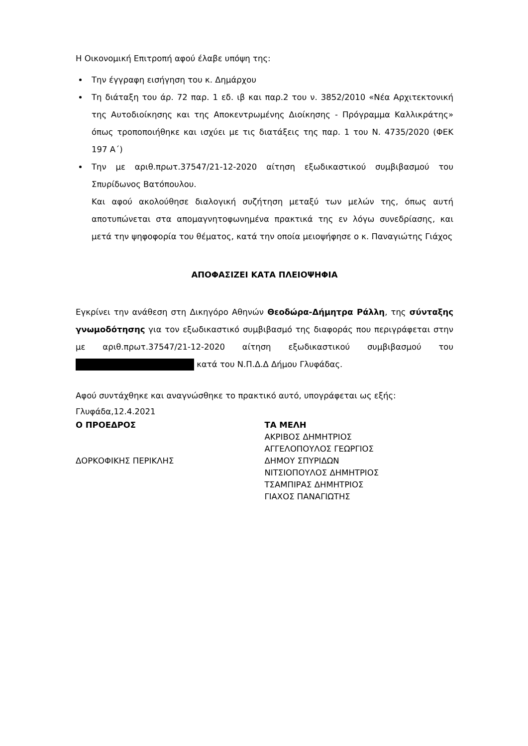Η Οικονομική Επιτροπή αφού έλαβε υπόψη της:
Την έγγραφη εισήγηση του κ. Δημάρχου
Τη διάταξη του άρ. 72 παρ. 1 εδ. ιβ και παρ.2 του ν. 3852/2010 «Νέα Αρχιτεκτονική της Αυτοδιοίκησης και της Αποκεντρωμένης Διοίκησης - Πρόγραμμα Καλλικράτης» όπως τροποποιήθηκε και ισχύει με τις διατάξεις της παρ. 1 του Ν. 4735/2020 (ΦΕΚ 197 Α΄)
Την με αριθ.πρωτ.37547/21-12-2020 αίτηση εξωδικαστικού συμβιβασμού του Σπυρίδωνος Βατόπουλου.
Και αφού ακολούθησε διαλογική συζήτηση μεταξύ των μελών της, όπως αυτή αποτυπώνεται στα απομαγνητοφωνημένα πρακτικά της εν λόγω συνεδρίασης, και μετά την ψηφοφορία του θέματος, κατά την οποία μειοψήφησε ο κ. Παναγιώτης Γιάχος
ΑΠΟΦΑΣΙΖΕΙ ΚΑΤΑ ΠΛΕΙΟΨΗΦΙΑ
Εγκρίνει την ανάθεση στη Δικηγόρο Αθηνών Θεοδώρα-Δήμητρα Ράλλη, της σύνταξης γνωμοδότησης για τον εξωδικαστικό συμβιβασμό της διαφοράς που περιγράφεται στην με αριθ.πρωτ.37547/21-12-2020 αίτηση εξωδικαστικού συμβιβασμού του κατά του Ν.Π.Δ.Δ Δήμου Γλυφάδας.
Αφού συντάχθηκε και αναγνώσθηκε το πρακτικό αυτό, υπογράφεται ως εξής:
Γλυφάδα,12.4.2021
Ο ΠΡΟΕΔΡΟΣ
ΔΟΡΚΟΦΙΚΗΣ ΠΕΡΙΚΛΗΣ
ΤΑ ΜΕΛΗ
ΑΚΡΙΒΟΣ ΔΗΜΗΤΡΙΟΣ
ΑΓΓΕΛΟΠΟΥΛΟΣ ΓΕΩΡΓΙΟΣ
ΔΗΜΟΥ ΣΠΥΡΙΔΩΝ
ΝΙΤΣΙΟΠΟΥΛΟΣ ΔΗΜΗΤΡΙΟΣ
ΤΣΑΜΠΙΡΑΣ ΔΗΜΗΤΡΙΟΣ
ΓΙΑΧΟΣ ΠΑΝΑΓΙΩΤΗΣ